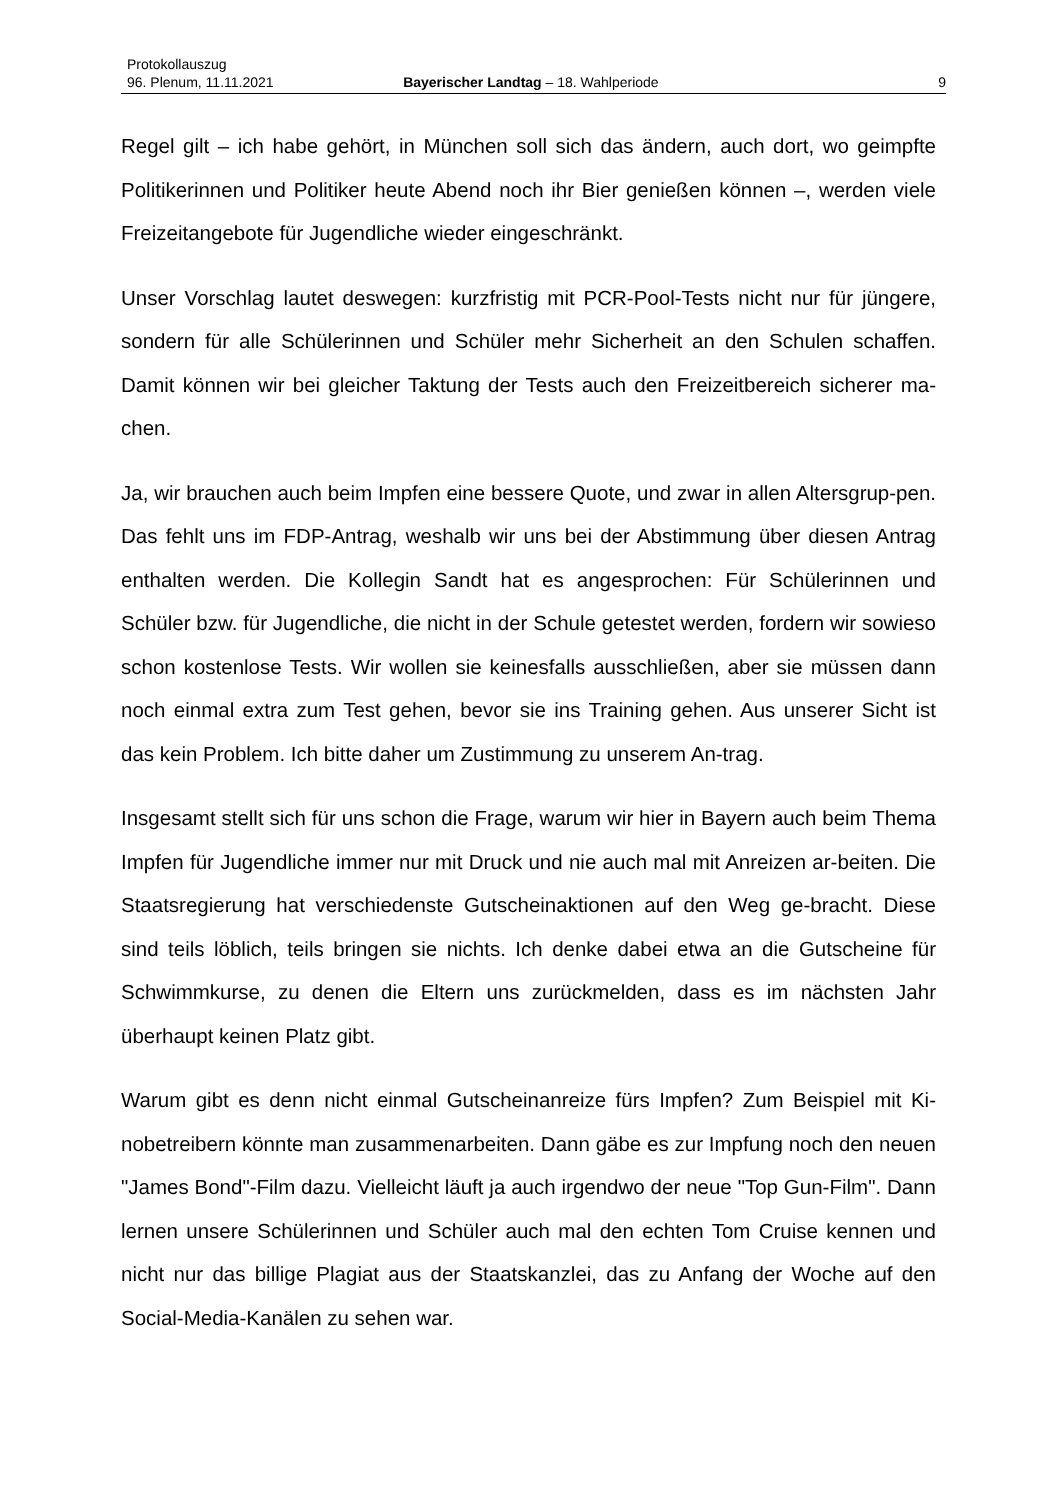Protokollauszug
96. Plenum, 11.11.2021 Bayerischer Landtag – 18. Wahlperiode 9
Regel gilt – ich habe gehört, in München soll sich das ändern, auch dort, wo geimpfte Politikerinnen und Politiker heute Abend noch ihr Bier genießen können –, werden viele Freizeitangebote für Jugendliche wieder eingeschränkt.
Unser Vorschlag lautet deswegen: kurzfristig mit PCR-Pool-Tests nicht nur für jüngere, sondern für alle Schülerinnen und Schüler mehr Sicherheit an den Schulen schaffen. Damit können wir bei gleicher Taktung der Tests auch den Freizeitbereich sicherer ma-chen.
Ja, wir brauchen auch beim Impfen eine bessere Quote, und zwar in allen Altersgrup-pen. Das fehlt uns im FDP-Antrag, weshalb wir uns bei der Abstimmung über diesen Antrag enthalten werden. Die Kollegin Sandt hat es angesprochen: Für Schülerinnen und Schüler bzw. für Jugendliche, die nicht in der Schule getestet werden, fordern wir sowieso schon kostenlose Tests. Wir wollen sie keinesfalls ausschließen, aber sie müssen dann noch einmal extra zum Test gehen, bevor sie ins Training gehen. Aus unserer Sicht ist das kein Problem. Ich bitte daher um Zustimmung zu unserem An-trag.
Insgesamt stellt sich für uns schon die Frage, warum wir hier in Bayern auch beim Thema Impfen für Jugendliche immer nur mit Druck und nie auch mal mit Anreizen ar-beiten. Die Staatsregierung hat verschiedenste Gutscheinaktionen auf den Weg ge-bracht. Diese sind teils löblich, teils bringen sie nichts. Ich denke dabei etwa an die Gutscheine für Schwimmkurse, zu denen die Eltern uns zurückmelden, dass es im nächsten Jahr überhaupt keinen Platz gibt.
Warum gibt es denn nicht einmal Gutscheinanreize fürs Impfen? Zum Beispiel mit Ki-nobetreibern könnte man zusammenarbeiten. Dann gäbe es zur Impfung noch den neuen "James Bond"-Film dazu. Vielleicht läuft ja auch irgendwo der neue "Top Gun-Film". Dann lernen unsere Schülerinnen und Schüler auch mal den echten Tom Cruise kennen und nicht nur das billige Plagiat aus der Staatskanzlei, das zu Anfang der Woche auf den Social-Media-Kanälen zu sehen war.